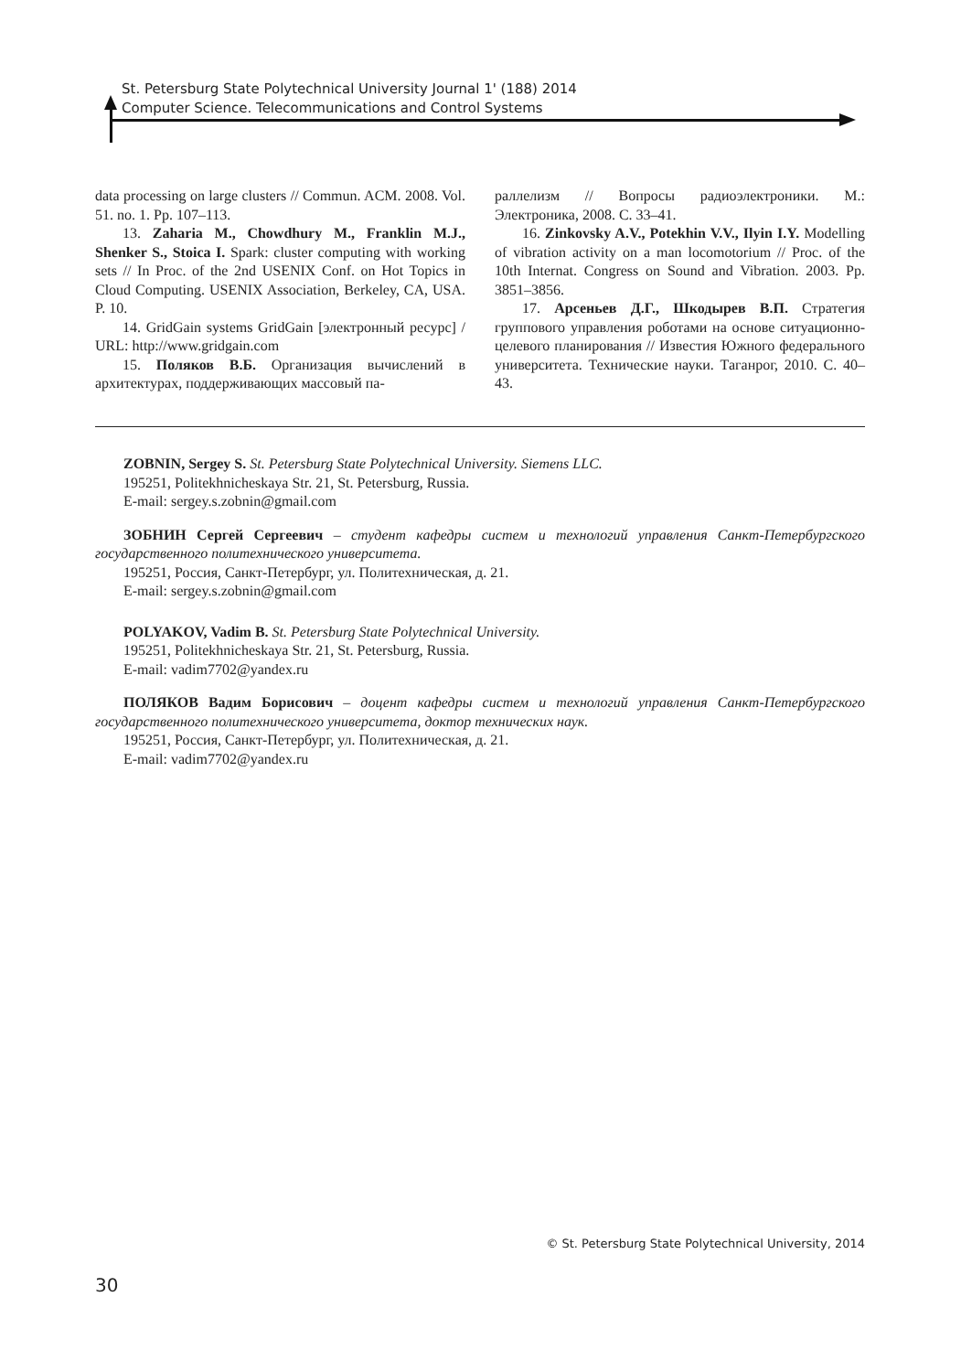St. Petersburg State Polytechnical University Journal 1' (188) 2014
Computer Science. Telecommunications and Control Systems
data processing on large clusters // Commun. ACM. 2008. Vol. 51. no. 1. Pp. 107–113.
13. Zaharia M., Chowdhury M., Franklin M.J., Shenker S., Stoica I. Spark: cluster computing with working sets // In Proc. of the 2nd USENIX Conf. on Hot Topics in Cloud Computing. USENIX Association, Berkeley, CA, USA. P. 10.
14. GridGain systems GridGain [электронный ресурс] / URL: http://www.gridgain.com
15. Поляков В.Б. Организация вычислений в архитектурах, поддерживающих массовый па-
раллелизм // Вопросы радиоэлектроники. М.: Электроника, 2008. С. 33–41.
16. Zinkovsky A.V., Potekhin V.V., Ilyin I.Y. Modelling of vibration activity on a man locomotorium // Proc. of the 10th Internat. Congress on Sound and Vibration. 2003. Pp. 3851–3856.
17. Арсеньев Д.Г., Шкодырев В.П. Стратегия группового управления роботами на основе ситуационно-целевого планирования // Известия Южного федерального университета. Технические науки. Таганрог, 2010. С. 40–43.
ZOBNIN, Sergey S. St. Petersburg State Polytechnical University. Siemens LLC.
195251, Politekhnicheskaya Str. 21, St. Petersburg, Russia.
E-mail: sergey.s.zobnin@gmail.com
ЗОБНИН Сергей Сергеевич – студент кафедры систем и технологий управления Санкт-Петербургского государственного политехнического университета.
195251, Россия, Санкт-Петербург, ул. Политехническая, д. 21.
E-mail: sergey.s.zobnin@gmail.com
POLYAKOV, Vadim B. St. Petersburg State Polytechnical University.
195251, Politekhnicheskaya Str. 21, St. Petersburg, Russia.
E-mail: vadim7702@yandex.ru
ПОЛЯКОВ Вадим Борисович – доцент кафедры систем и технологий управления Санкт-Петербургского государственного политехнического университета, доктор технических наук.
195251, Россия, Санкт-Петербург, ул. Политехническая, д. 21.
E-mail: vadim7702@yandex.ru
© St. Petersburg State Polytechnical University, 2014
30